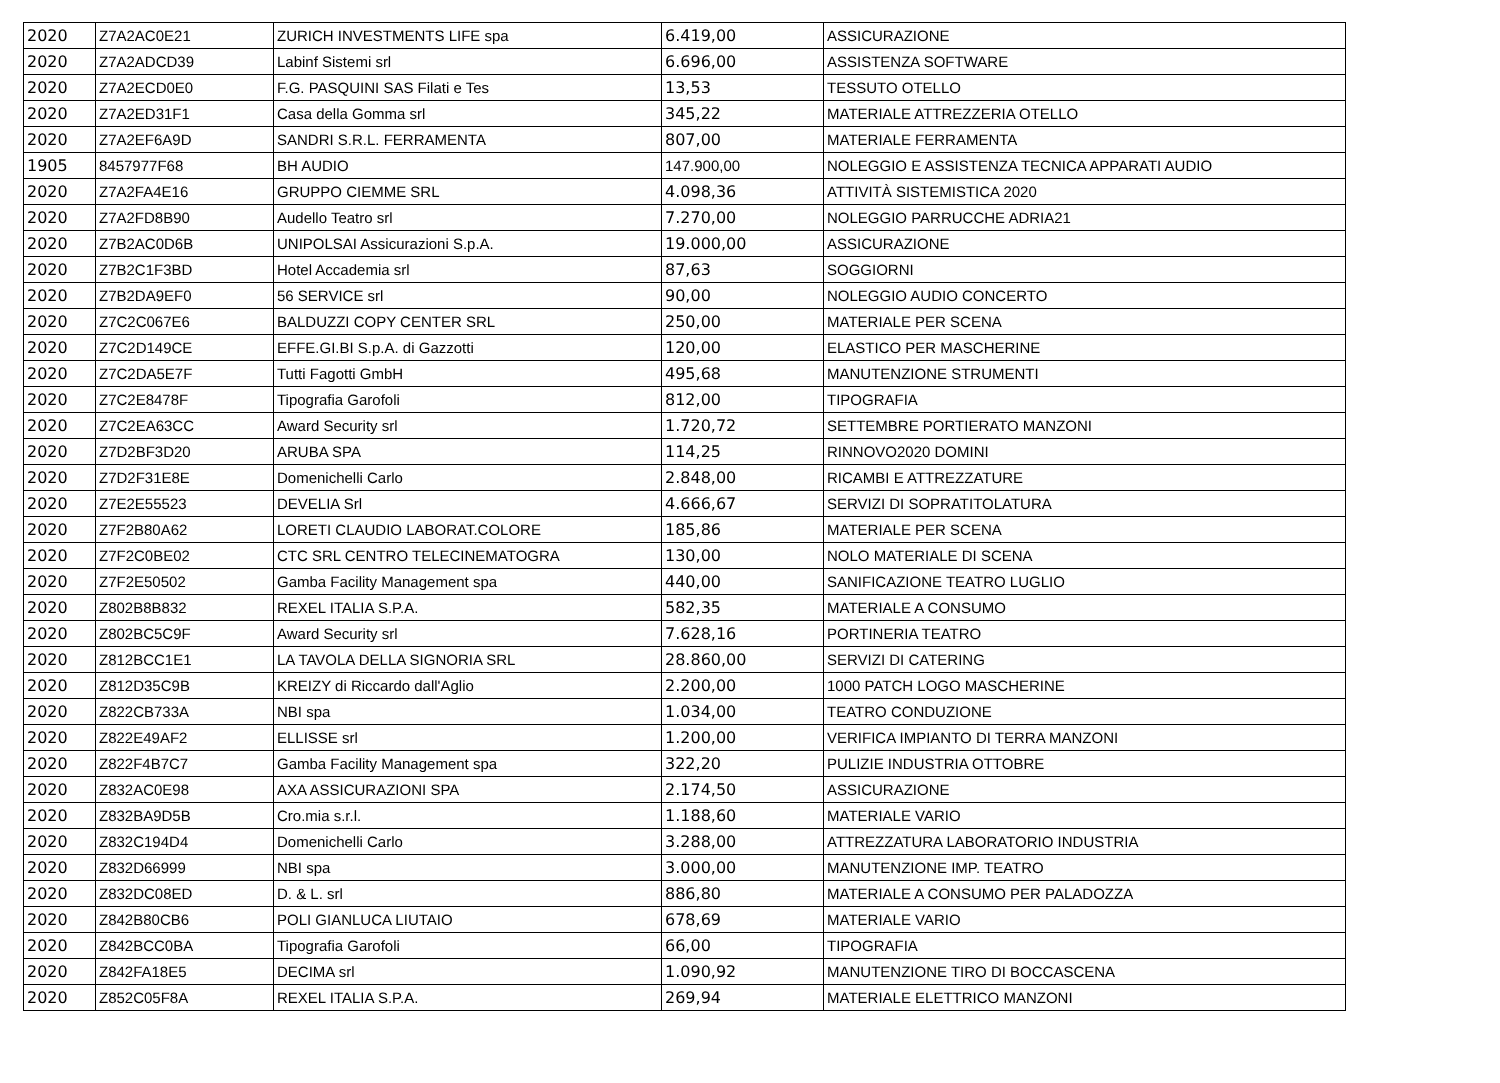| 2020 | Z7A2AC0E21 | ZURICH INVESTMENTS LIFE spa | 6.419,00 | ASSICURAZIONE |
| 2020 | Z7A2ADCD39 | Labinf Sistemi srl | 6.696,00 | ASSISTENZA SOFTWARE |
| 2020 | Z7A2ECD0E0 | F.G. PASQUINI SAS Filati e Tes | 13,53 | TESSUTO OTELLO |
| 2020 | Z7A2ED31F1 | Casa della Gomma srl | 345,22 | MATERIALE ATTREZZERIA OTELLO |
| 2020 | Z7A2EF6A9D | SANDRI S.R.L. FERRAMENTA | 807,00 | MATERIALE FERRAMENTA |
| 1905 | 8457977F68 | BH AUDIO | 147.900,00 | NOLEGGIO E ASSISTENZA TECNICA APPARATI AUDIO |
| 2020 | Z7A2FA4E16 | GRUPPO CIEMME SRL | 4.098,36 | ATTIVITÀ SISTEMISTICA 2020 |
| 2020 | Z7A2FD8B90 | Audello Teatro srl | 7.270,00 | NOLEGGIO PARRUCCHE ADRIA21 |
| 2020 | Z7B2AC0D6B | UNIPOLSAI Assicurazioni S.p.A. | 19.000,00 | ASSICURAZIONE |
| 2020 | Z7B2C1F3BD | Hotel Accademia srl | 87,63 | SOGGIORNI |
| 2020 | Z7B2DA9EF0 | 56 SERVICE srl | 90,00 | NOLEGGIO AUDIO CONCERTO |
| 2020 | Z7C2C067E6 | BALDUZZI COPY CENTER SRL | 250,00 | MATERIALE PER SCENA |
| 2020 | Z7C2D149CE | EFFE.GI.BI S.p.A. di Gazzotti | 120,00 | ELASTICO PER MASCHERINE |
| 2020 | Z7C2DA5E7F | Tutti Fagotti GmbH | 495,68 | MANUTENZIONE STRUMENTI |
| 2020 | Z7C2E8478F | Tipografia Garofoli | 812,00 | TIPOGRAFIA |
| 2020 | Z7C2EA63CC | Award Security srl | 1.720,72 | SETTEMBRE PORTIERATO MANZONI |
| 2020 | Z7D2BF3D20 | ARUBA SPA | 114,25 | RINNOVO2020 DOMINI |
| 2020 | Z7D2F31E8E | Domenichelli Carlo | 2.848,00 | RICAMBI E ATTREZZATURE |
| 2020 | Z7E2E55523 | DEVELIA Srl | 4.666,67 | SERVIZI DI SOPRATITOLATURA |
| 2020 | Z7F2B80A62 | LORETI CLAUDIO LABORAT.COLORE | 185,86 | MATERIALE PER SCENA |
| 2020 | Z7F2C0BE02 | CTC SRL CENTRO TELECINEMATOGRA | 130,00 | NOLO MATERIALE DI SCENA |
| 2020 | Z7F2E50502 | Gamba Facility Management spa | 440,00 | SANIFICAZIONE TEATRO LUGLIO |
| 2020 | Z802B8B832 | REXEL ITALIA S.P.A. | 582,35 | MATERIALE A CONSUMO |
| 2020 | Z802BC5C9F | Award Security srl | 7.628,16 | PORTINERIA TEATRO |
| 2020 | Z812BCC1E1 | LA TAVOLA DELLA SIGNORIA SRL | 28.860,00 | SERVIZI DI CATERING |
| 2020 | Z812D35C9B | KREIZY di Riccardo dall'Aglio | 2.200,00 | 1000 PATCH LOGO MASCHERINE |
| 2020 | Z822CB733A | NBI spa | 1.034,00 | TEATRO CONDUZIONE |
| 2020 | Z822E49AF2 | ELLISSE srl | 1.200,00 | VERIFICA IMPIANTO DI TERRA MANZONI |
| 2020 | Z822F4B7C7 | Gamba Facility Management spa | 322,20 | PULIZIE INDUSTRIA OTTOBRE |
| 2020 | Z832AC0E98 | AXA ASSICURAZIONI SPA | 2.174,50 | ASSICURAZIONE |
| 2020 | Z832BA9D5B | Cro.mia s.r.l. | 1.188,60 | MATERIALE VARIO |
| 2020 | Z832C194D4 | Domenichelli Carlo | 3.288,00 | ATTREZZATURA LABORATORIO INDUSTRIA |
| 2020 | Z832D66999 | NBI spa | 3.000,00 | MANUTENZIONE IMP. TEATRO |
| 2020 | Z832DC08ED | D. & L. srl | 886,80 | MATERIALE A CONSUMO PER PALADOZZA |
| 2020 | Z842B80CB6 | POLI GIANLUCA LIUTAIO | 678,69 | MATERIALE VARIO |
| 2020 | Z842BCC0BA | Tipografia Garofoli | 66,00 | TIPOGRAFIA |
| 2020 | Z842FA18E5 | DECIMA srl | 1.090,92 | MANUTENZIONE TIRO DI BOCCASCENA |
| 2020 | Z852C05F8A | REXEL ITALIA S.P.A. | 269,94 | MATERIALE ELETTRICO MANZONI |